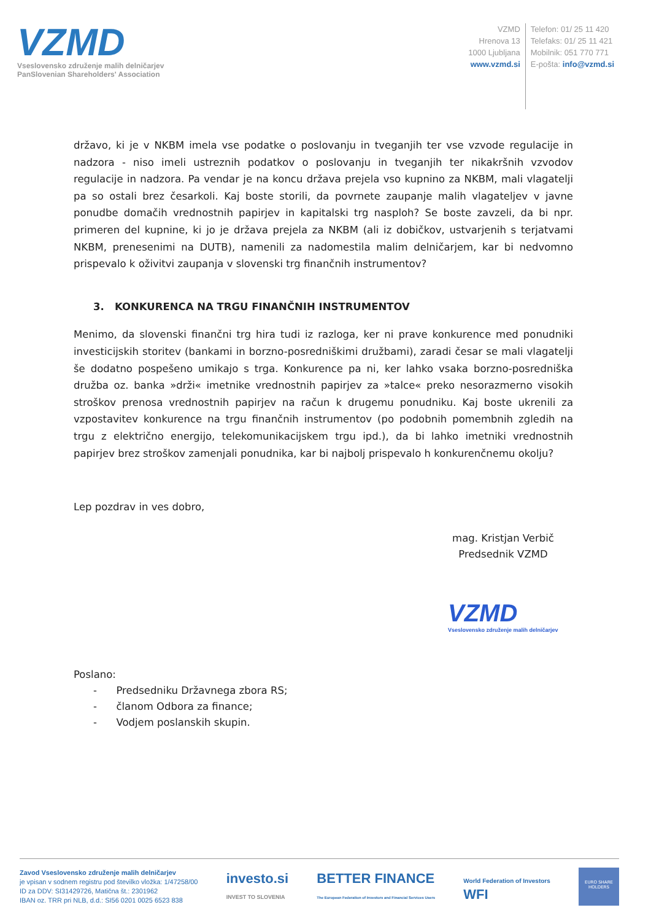VZMD
Vseslovensko združenje malih delničarjev
PanSlovenian Shareholders' Association
VZMD
Hrenova 13
1000 Ljubljana
www.vzmd.si
Telefon: 01/ 25 11 420
Telefaks: 01/ 25 11 421
Mobilnik: 051 770 771
E-pošta: info@vzmd.si
državo, ki je v NKBM imela vse podatke o poslovanju in tveganjih ter vse vzvode regulacije in nadzora - niso imeli ustreznih podatkov o poslovanju in tveganjih ter nikakršnih vzvodov regulacije in nadzora. Pa vendar je na koncu država prejela vso kupnino za NKBM, mali vlagatelji pa so ostali brez česarkoli. Kaj boste storili, da povrnete zaupanje malih vlagateljev v javne ponudbe domačih vrednostnih papirjev in kapitalski trg nasploh? Se boste zavzeli, da bi npr. primeren del kupnine, ki jo je država prejela za NKBM (ali iz dobičkov, ustvarjenih s terjatvami NKBM, prenesenimi na DUTB), namenili za nadomestila malim delničarjem, kar bi nedvomno prispevalo k oživitvi zaupanja v slovenski trg finančnih instrumentov?
3. KONKURENCA NA TRGU FINANČNIH INSTRUMENTOV
Menimo, da slovenski finančni trg hira tudi iz razloga, ker ni prave konkurence med ponudniki investicijskih storitev (bankami in borzno-posredniškimi družbami), zaradi česar se mali vlagatelji še dodatno pospešeno umikajo s trga. Konkurence pa ni, ker lahko vsaka borzno-posredniška družba oz. banka »drži« imetnike vrednostnih papirjev za »talce« preko nesorazmerno visokih stroškov prenosa vrednostnih papirjev na račun k drugemu ponudniku. Kaj boste ukrenili za vzpostavitev konkurence na trgu finančnih instrumentov (po podobnih pomembnih zgledih na trgu z električno energijo, telekomunikacijskem trgu ipd.), da bi lahko imetniki vrednostnih papirjev brez stroškov zamenjali ponudnika, kar bi najbolj prispevalo h konkurenčnemu okolju?
Lep pozdrav in ves dobro,
mag. Kristjan Verbič
Predsednik VZMD
VZMD
Vseslovensko združenje malih delničarjev
Poslano:
- Predsedniku Državnega zbora RS;
- članom Odbora za finance;
- Vodjem poslanskih skupin.
Zavod Vseslovensko združenje malih delničarjev
je vpisan v sodnem registru pod številko vložka: 1/47258/00
ID za DDV: SI31429726, Matična št.: 2301962
IBAN oz. TRR pri NLB, d.d.: SI56 0201 0025 6523 838
investo.si
INVEST TO SLOVENIA
BETTER FINANCE
The European Federation of Investors and Financial Services Users
World Federation of Investors
WFI
EURO SHARE HOLDERS